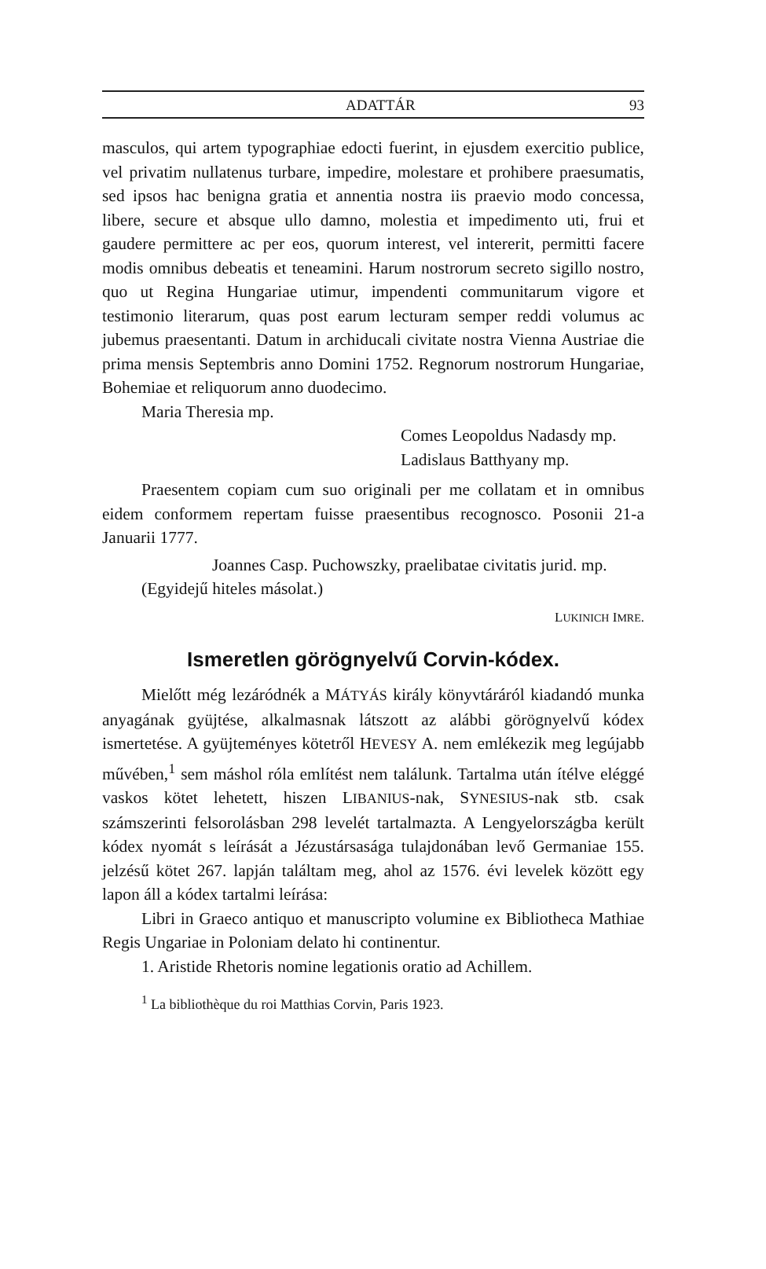ADATTÁR 93
masculos, qui artem typographiae edocti fuerint, in ejusdem exercitio publice, vel privatim nullatenus turbare, impedire, molestare et prohibere praesumatis, sed ipsos hac benigna gratia et annentia nostra iis praevio modo concessa, libere, secure et absque ullo damno, molestia et impedimento uti, frui et gaudere permittere ac per eos, quorum interest, vel intererit, permitti facere modis omnibus debeatis et teneamini. Harum nostrorum secreto sigillo nostro, quo ut Regina Hungariae utimur, impendenti communitarum vigore et testimonio literarum, quas post earum lecturam semper reddi volumus ac jubemus praesentanti. Datum in archiducali civitate nostra Vienna Austriae die prima mensis Septembris anno Domini 1752. Regnorum nostrorum Hungariae, Bohemiae et reliquorum anno duodecimo.
Maria Theresia mp.
Comes Leopoldus Nadasdy mp.
Ladislaus Batthyany mp.
Praesentem copiam cum suo originali per me collatam et in omnibus eidem conformem repertam fuisse praesentibus recognosco. Posonii 21-a Januarii 1777.
Joannes Casp. Puchowszky, praelibatae civitatis jurid. mp.
(Egyidejű hiteles másolat.)
LUKINICH IMRE.
Ismeretlen görögnyelvű Corvin-kódex.
Mielőtt még lezáródnék a MÁTYÁS király könyvtáráról kiadandó munka anyagának gyüjtése, alkalmasnak látszott az alábbi görögnyelvű kódex ismertetése. A gyüjteményes kötetről HEVESY A. nem emlékezik meg legújabb művében,<sup>1</sup> sem máshol róla említést nem találunk. Tartalma után ítélve eléggé vaskos kötet lehetett, hiszen LIBANIUS-nak, SYNESIUS-nak stb. csak számszerinti felsorolásban 298 levelét tartalmazta. A Lengyelországba került kódex nyomát s leírását a Jézustársasága tulajdonában levő Germaniae 155. jelzésű kötet 267. lapján találtam meg, ahol az 1576. évi levelek között egy lapon áll a kódex tartalmi leírása:
Libri in Graeco antiquo et manuscripto volumine ex Bibliotheca Mathiae Regis Ungariae in Poloniam delato hi continentur.
1. Aristide Rhetoris nomine legationis oratio ad Achillem.
<sup>1</sup> La bibliothèque du roi Matthias Corvin, Paris 1923.